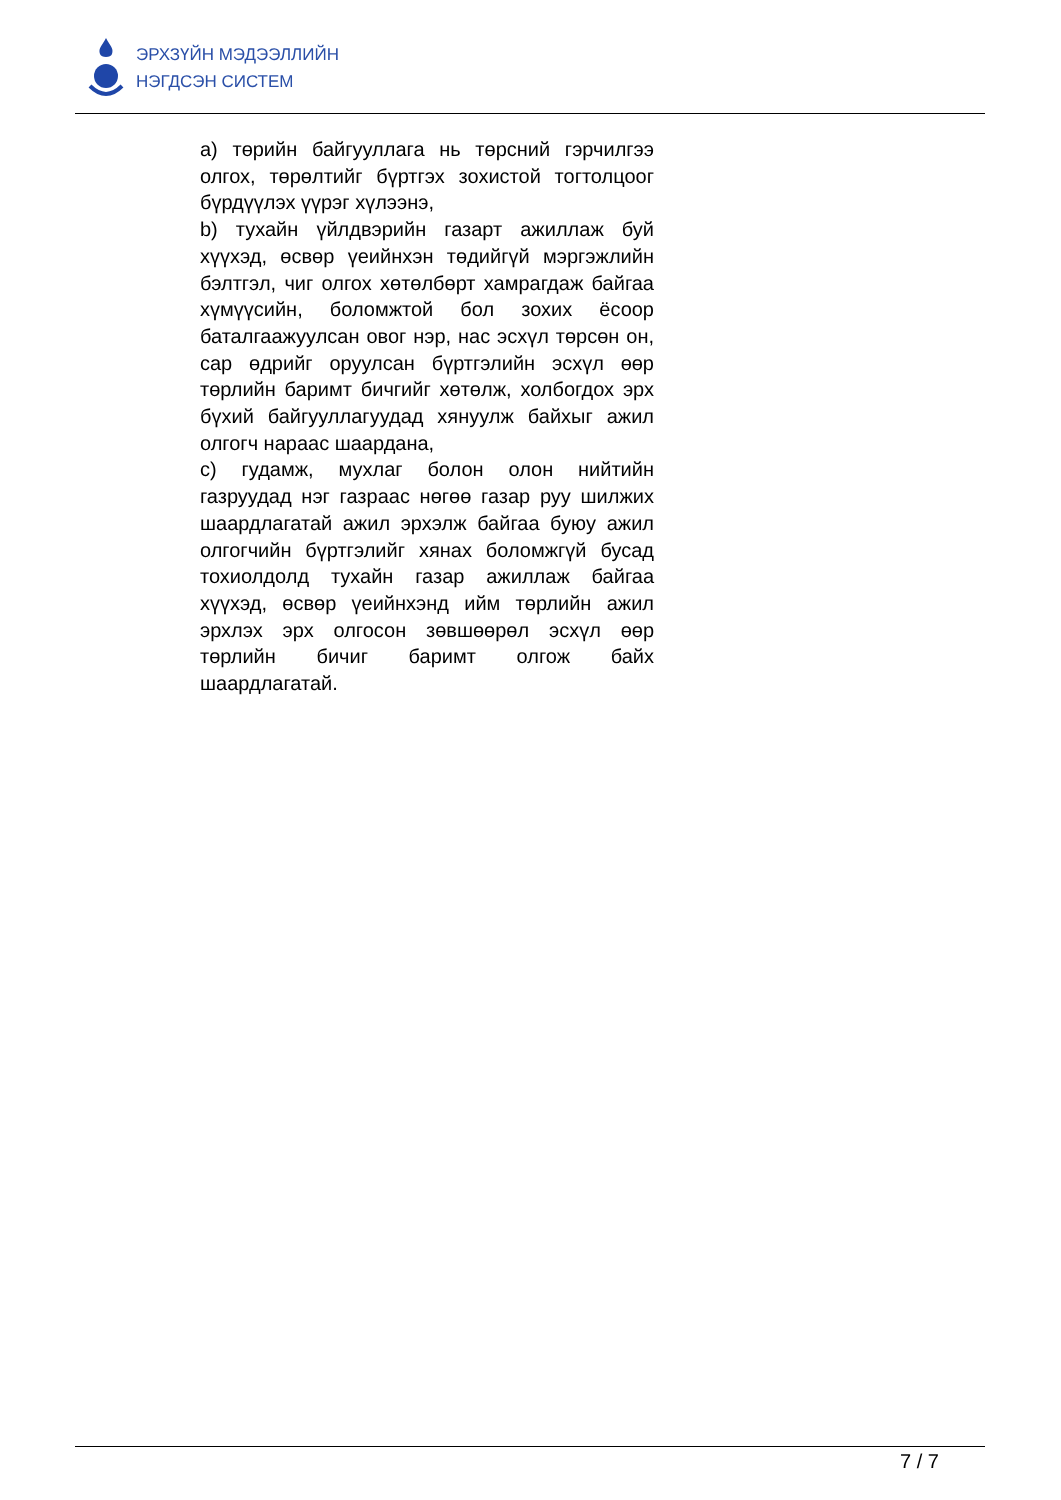ЭРХЗҮЙН МЭДЭЭЛЛИЙН
НЭГДСЭН СИСТЕМ
a) төрийн байгууллага нь төрсний гэрчилгээ олгох, төрөлтийг бүртгэх зохистой тогтолцоог бүрдүүлэх үүрэг хүлээнэ,
b) тухайн үйлдвэрийн газарт ажиллаж буй хүүхэд, өсвөр үеийнхэн төдийгүй мэргэжлийн бэлтгэл, чиг олгох хөтөлбөрт хамрагдаж байгаа хүмүүсийн, боломжтой бол зохих ёсоор баталгаажуулсан овог нэр, нас эсхүл төрсөн он, сар өдрийг оруулсан бүртгэлийн эсхүл өөр төрлийн баримт бичгийг хөтөлж, холбогдох эрх бүхий байгууллагуудад хянуулж байхыг ажил олгогч нараас шаардана,
c) гудамж, мухлаг болон олон нийтийн газруудад нэг газраас нөгөө газар руу шилжих шаардлагатай ажил эрхэлж байгаа буюу ажил олгогчийн бүртгэлийг хянах боломжгүй бусад тохиолдолд тухайн газар ажиллаж байгаа хүүхэд, өсвөр үеийнхэнд ийм төрлийн ажил эрхлэх эрх олгосон зөвшөөрөл эсхүл өөр төрлийн бичиг баримт олгож байх шаардлагатай.
7 / 7